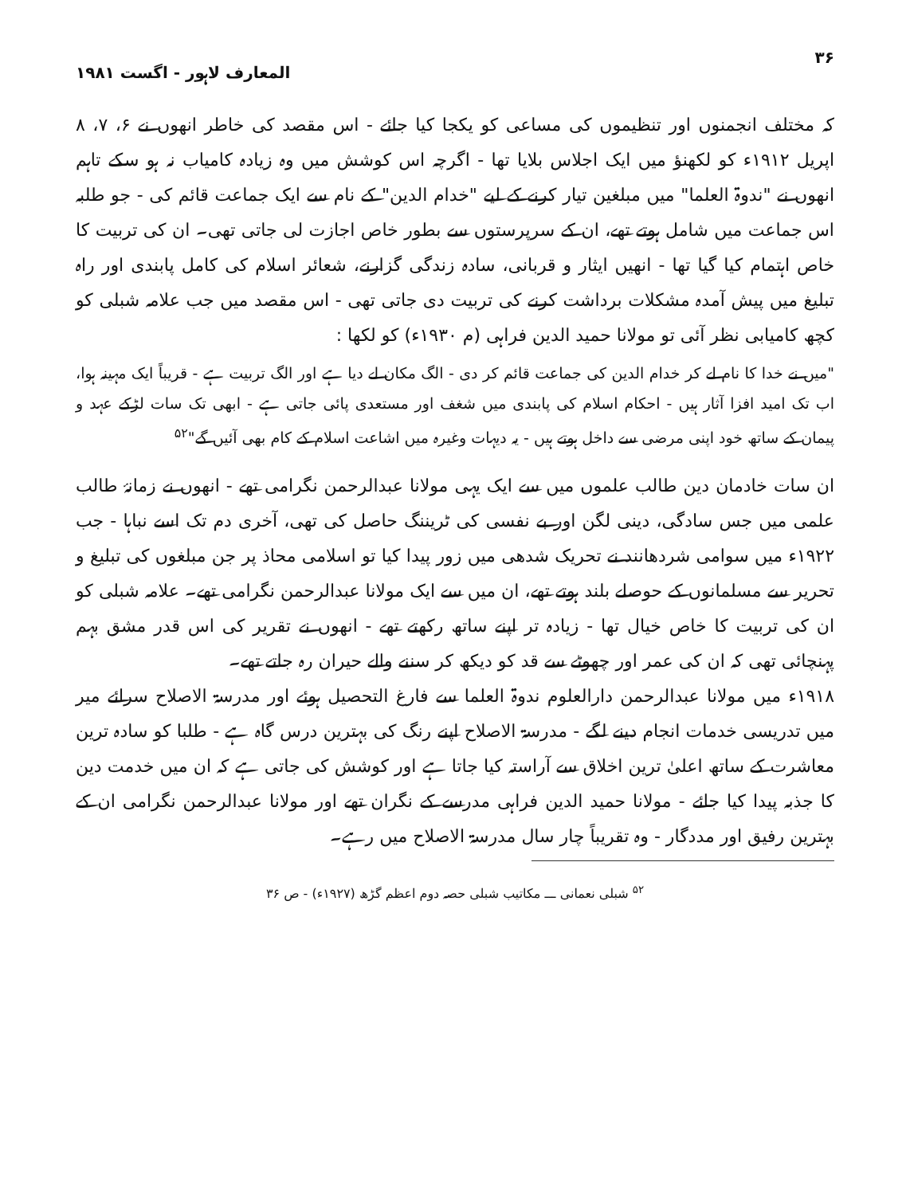۳۶ المعارف لاہور - اگست ۱۹۸۱
کہ مختلف انجمنوں اور تنظیموں کی مساعی کو یکجا کیا جائے - اس مقصد کی خاطر انھوں نے ۶، ۷، ۸ اپریل ۱۹۱۲ء کو لکھنؤ میں ایک اجلاس بلایا تھا - اگرچہ اس کوشش میں وہ زیادہ کامیاب نہ ہو سکے تاہم انھوں نے "ندوۃ العلما" میں مبلغین تیار کرنے کے لیے "خدام الدین" کے نام سے ایک جماعت قائم کی - جو طلبہ اس جماعت میں شامل ہوتے تھے، ان کے سرپرستوں سے بطور خاص اجازت لی جاتی تھی۔ ان کی تربیت کا خاص اہتمام کیا گیا تھا - انھیں ایثار و قربانی، سادہ زندگی گزارنے، شعائر اسلام کی کامل پابندی اور راہ تبلیغ میں پیش آمدہ مشکلات برداشت کرنے کی تربیت دی جاتی تھی - اس مقصد میں جب علامہ شبلی کو کچھ کامیابی نظر آئی تو مولانا حمید الدین فراہی (م ۱۹۳۰ء) کو لکھا :
"میں نے خدا کا نام لے کر خدام الدین کی جماعت قائم کر دی - الگ مکان لے دیا ہے اور الگ تربیت ہے - قریباً ایک مہینہ ہوا، اب تک امید افزا آثار ہیں - احکام اسلام کی پابندی میں شغف اور مستعدی پائی جاتی ہے - ابھی تک سات لڑکے عہد و پیمان کے ساتھ خود اپنی مرضی سے داخل ہوتے ہیں - یہ دیہات وغیرہ میں اشاعت اسلام کے کام بھی آئیں گے"<sup>۵۲</sup>
ان سات خادمان دین طالب علموں میں سے ایک یہی مولانا عبدالرحمن نگرامی تھے - انھوں نے زمانۂ طالب علمی میں جس سادگی، دینی لگن اور بے نفسی کی ٹریننگ حاصل کی تھی، آخری دم تک اسے نباہا - جب ۱۹۲۲ء میں سوامی شردھانند نے تحریک شدھی میں زور پیدا کیا تو اسلامی محاذ پر جن مبلغوں کی تبلیغ و تحریر سے مسلمانوں کے حوصلے بلند ہوتے تھے، ان میں سے ایک مولانا عبدالرحمن نگرامی تھے۔ علامہ شبلی کو ان کی تربیت کا خاص خیال تھا - زیادہ تر اپنے ساتھ رکھتے تھے - انھوں نے تقریر کی اس قدر مشق بہم پہنچائی تھی کہ ان کی عمر اور چھوٹے سے قد کو دیکھ کر سننے والے حیران رہ جاتے تھے۔
۱۹۱۸ء میں مولانا عبدالرحمن دارالعلوم ندوۃ العلما سے فارغ التحصیل ہوئے اور مدرسۃ الاصلاح سرائے میر میں تدریسی خدمات انجام دینے لگے - مدرسۃ الاصلاح اپنے رنگ کی بہترین درس گاہ ہے - طلبا کو سادہ ترین معاشرت کے ساتھ اعلیٰ ترین اخلاق سے آراستہ کیا جاتا ہے اور کوشش کی جاتی ہے کہ ان میں خدمت دین کا جذبہ پیدا کیا جائے - مولانا حمید الدین فراہی مدرسے کے نگران تھے اور مولانا عبدالرحمن نگرامی ان کے بہترین رفیق اور مددگار - وہ تقریباً چار سال مدرسۃ الاصلاح میں رہے۔
<sup>۵۲</sup> شبلی نعمانی ـــ مکاتیب شبلی حصہ دوم اعظم گڑھ (۱۹۲۷ء) - ص ۳۶